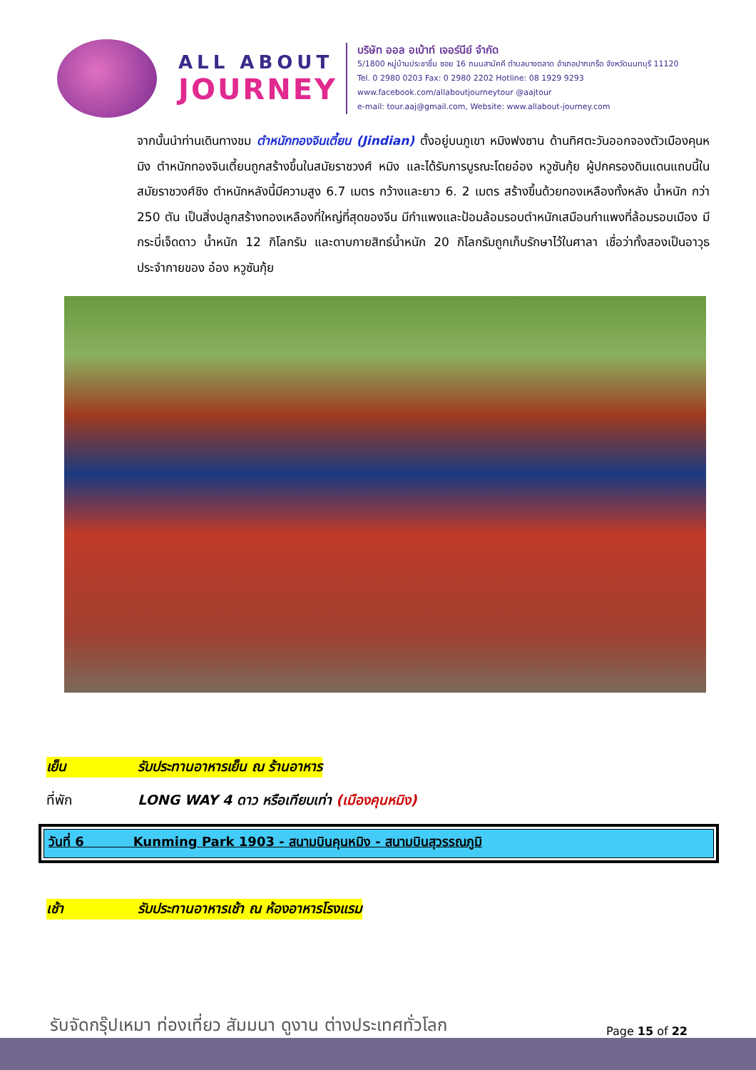ALL ABOUT
JOURNEY
บริษัท ออล อเบ้าท์ เจอร์นีย์ จำกัด
5/1800 หมู่บ้านประชาชื่น ซอย 16 ถนนสามัคคี ตำบลบางตลาด อำเภอปากเกร็ด จังหวัดนนทบุรี 11120
Tel. 0 2980 0203 Fax: 0 2980 2202 Hotline: 08 1929 9293
www.facebook.com/allaboutjourneytour @aajtour
e-mail: tour.aaj@gmail.com, Website: www.allabout-journey.com
จากนั้นนำท่านเดินทางชม ตำหนักทองจินเตี้ยน (Jindian) ตั้งอยู่บนภูเขา หมิงฟงซาน ด้านทิศตะวันออกจองตัวเมืองคุนหมิง ตำหนักทองจินเตี้ยนถูกสร้างขึ้นในสมัยราชวงศ์ หมิง และได้รับการบูรณะโดยอ๋อง หวูซันกุ้ย ผู้ปกครองดินแดนแถบนี้ในสมัยราชวงศ์ชิง ตำหนักหลังนี้มีความสูง 6.7 เมตร กว้างและยาว 6. 2 เมตร สร้างขึ้นด้วยทองเหลืองทั้งหลัง น้ำหนัก กว่า 250 ตัน เป็นสิ่งปลูกสร้างทองเหลืองที่ใหญ่ที่สุดของจีน มีกำแพงและป้อมล้อมรอบตำหนักเสมือนกำแพงที่ล้อมรอบเมือง มีกระบี่เจ็ดดาว น้ำหนัก 12 กิโลกรัม และดาบกายสิทธ์น้ำหนัก 20 กิโลกรัมถูกเก็บรักษาไว้ในศาลา เชื่อว่าทั้งสองเป็นอาวุธประจำกายของ อ๋อง หวูซันกุ้ย
เย็น รับประทานอาหารเย็น ณ ร้านอาหาร
ที่พัก LONG WAY 4 ดาว หรือเทียบเท่า (เมืองคุนหมิง)
วันที่ 6 Kunming Park 1903 - สนามบินคุนหมิง - สนามบินสุวรรณภูมิ
เช้า รับประทานอาหารเช้า ณ ห้องอาหารโรงแรม
รับจัดกรุ๊ปเหมา ท่องเที่ยว สัมมนา ดูงาน ต่างประเทศทั่วโลก
Page 15 of 22